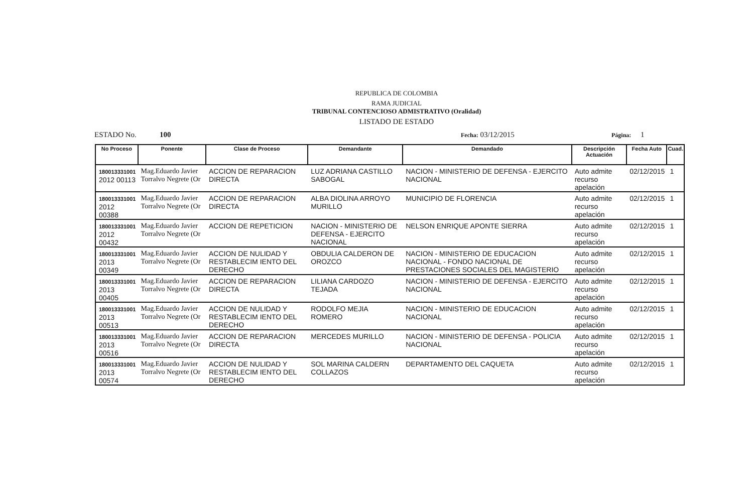REPUBLICA DE COLOMBIA
RAMA JUDICIAL
TRIBUNAL CONTENCIOSO ADMISTRATIVO (Oralidad)
LISTADO DE ESTADO
ESTADO No. 100 Fecha: 03/12/2015 Página: 1
| No Proceso | Ponente | Clase de Proceso | Demandante | Demandado | Descripción Actuación | Fecha Auto | Cuad. |
| --- | --- | --- | --- | --- | --- | --- | --- |
| 180013331001 2012 00113 | Mag.Eduardo Javier Torralvo Negrete (Or | ACCION DE REPARACION DIRECTA | LUZ ADRIANA CASTILLO SABOGAL | NACION - MINISTERIO DE DEFENSA - EJERCITO NACIONAL | Auto admite recurso apelación | 02/12/2015 | 1 |
| 180013331001 2012 00388 | Mag.Eduardo Javier Torralvo Negrete (Or | ACCION DE REPARACION DIRECTA | ALBA DIOLINA ARROYO MURILLO | MUNICIPIO DE FLORENCIA | Auto admite recurso apelación | 02/12/2015 | 1 |
| 180013331001 2012 00432 | Mag.Eduardo Javier Torralvo Negrete (Or | ACCION DE REPETICION | NACION - MINISTERIO DE DEFENSA - EJERCITO NACIONAL | NELSON ENRIQUE APONTE SIERRA | Auto admite recurso apelación | 02/12/2015 | 1 |
| 180013331001 2013 00349 | Mag.Eduardo Javier Torralvo Negrete (Or | ACCION DE NULIDAD Y RESTABLECIM IENTO DEL DERECHO | OBDULIA CALDERON DE OROZCO | NACION - MINISTERIO DE EDUCACION NACIONAL - FONDO NACIONAL DE PRESTACIONES SOCIALES DEL MAGISTERIO | Auto admite recurso apelación | 02/12/2015 | 1 |
| 180013331001 2013 00405 | Mag.Eduardo Javier Torralvo Negrete (Or | ACCION DE REPARACION DIRECTA | LILIANA CARDOZO TEJADA | NACION - MINISTERIO DE DEFENSA - EJERCITO NACIONAL | Auto admite recurso apelación | 02/12/2015 | 1 |
| 180013331001 2013 00513 | Mag.Eduardo Javier Torralvo Negrete (Or | ACCION DE NULIDAD Y RESTABLECIM IENTO DEL DERECHO | RODOLFO MEJIA ROMERO | NACION - MINISTERIO DE EDUCACION NACIONAL | Auto admite recurso apelación | 02/12/2015 | 1 |
| 180013331001 2013 00516 | Mag.Eduardo Javier Torralvo Negrete (Or | ACCION DE REPARACION DIRECTA | MERCEDES MURILLO | NACION - MINISTERIO DE DEFENSA - POLICIA NACIONAL | Auto admite recurso apelación | 02/12/2015 | 1 |
| 180013331001 2013 00574 | Mag.Eduardo Javier Torralvo Negrete (Or | ACCION DE NULIDAD Y RESTABLECIM IENTO DEL DERECHO | SOL MARINA CALDERN COLLAZOS | DEPARTAMENTO DEL CAQUETA | Auto admite recurso apelación | 02/12/2015 | 1 |